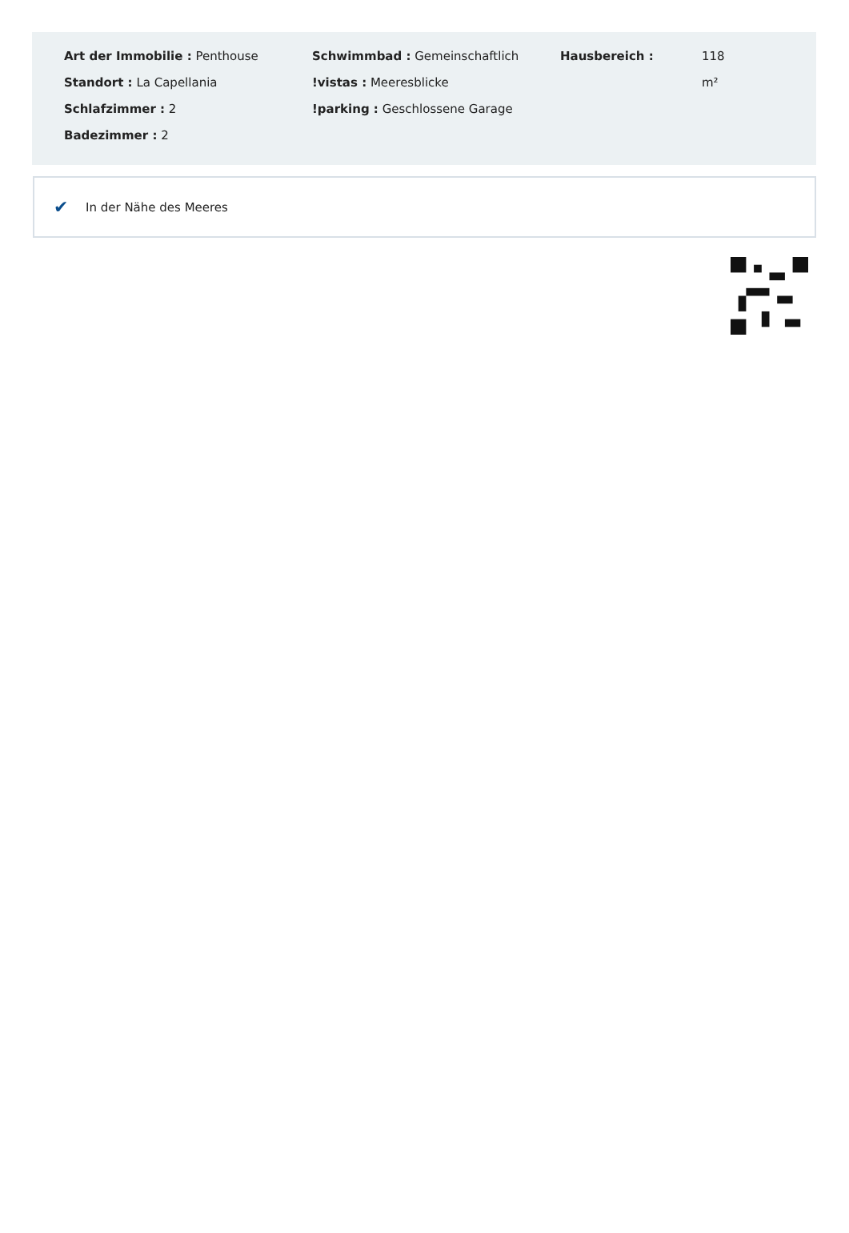Art der Immobilie : Penthouse
Standort : La Capellania
Schlafzimmer : 2
Badezimmer : 2
Schwimmbad : Gemeinschaftlich
!vistas : Meeresblicke
!parking : Geschlossene Garage
Hausbereich : 118 m²
✔ In der Nähe des Meeres